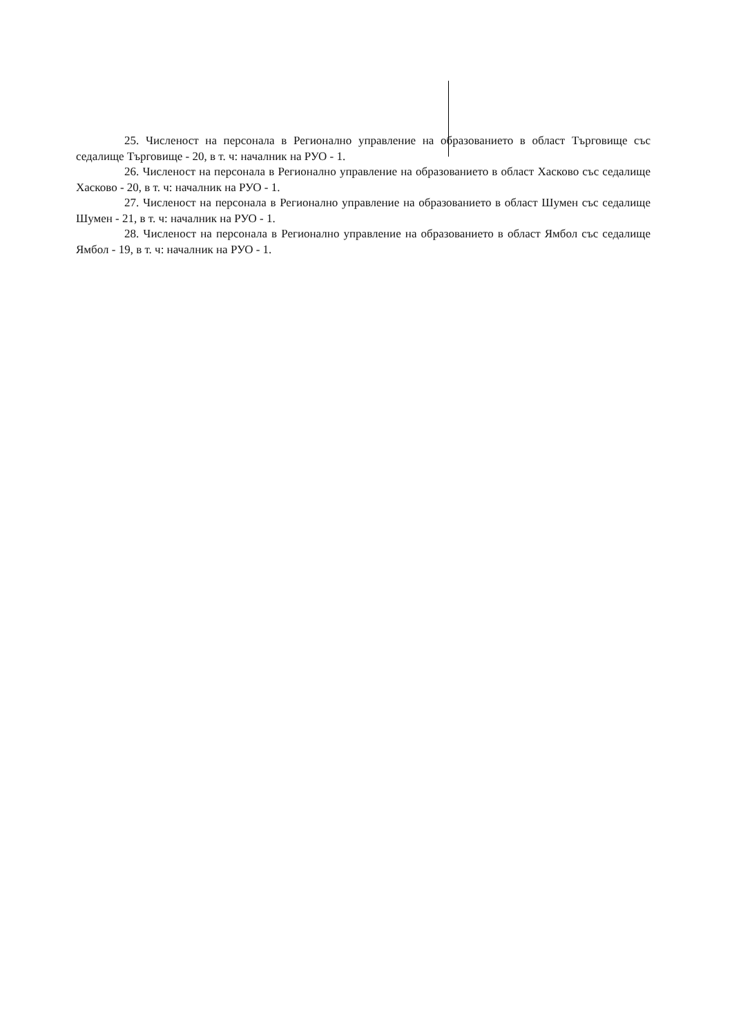25. Численост на персонала в Регионално управление на образованието в област Търговище със седалище Търговище - 20, в т. ч: началник на РУО - 1.
26. Численост на персонала в Регионално управление на образованието в област Хасково със седалище Хасково - 20, в т. ч: началник на РУО - 1.
27. Численост на персонала в Регионално управление на образованието в област Шумен със седалище Шумен - 21, в т. ч: началник на РУО - 1.
28. Численост на персонала в Регионално управление на образованието в област Ямбол със седалище Ямбол - 19, в т. ч: началник на РУО - 1.